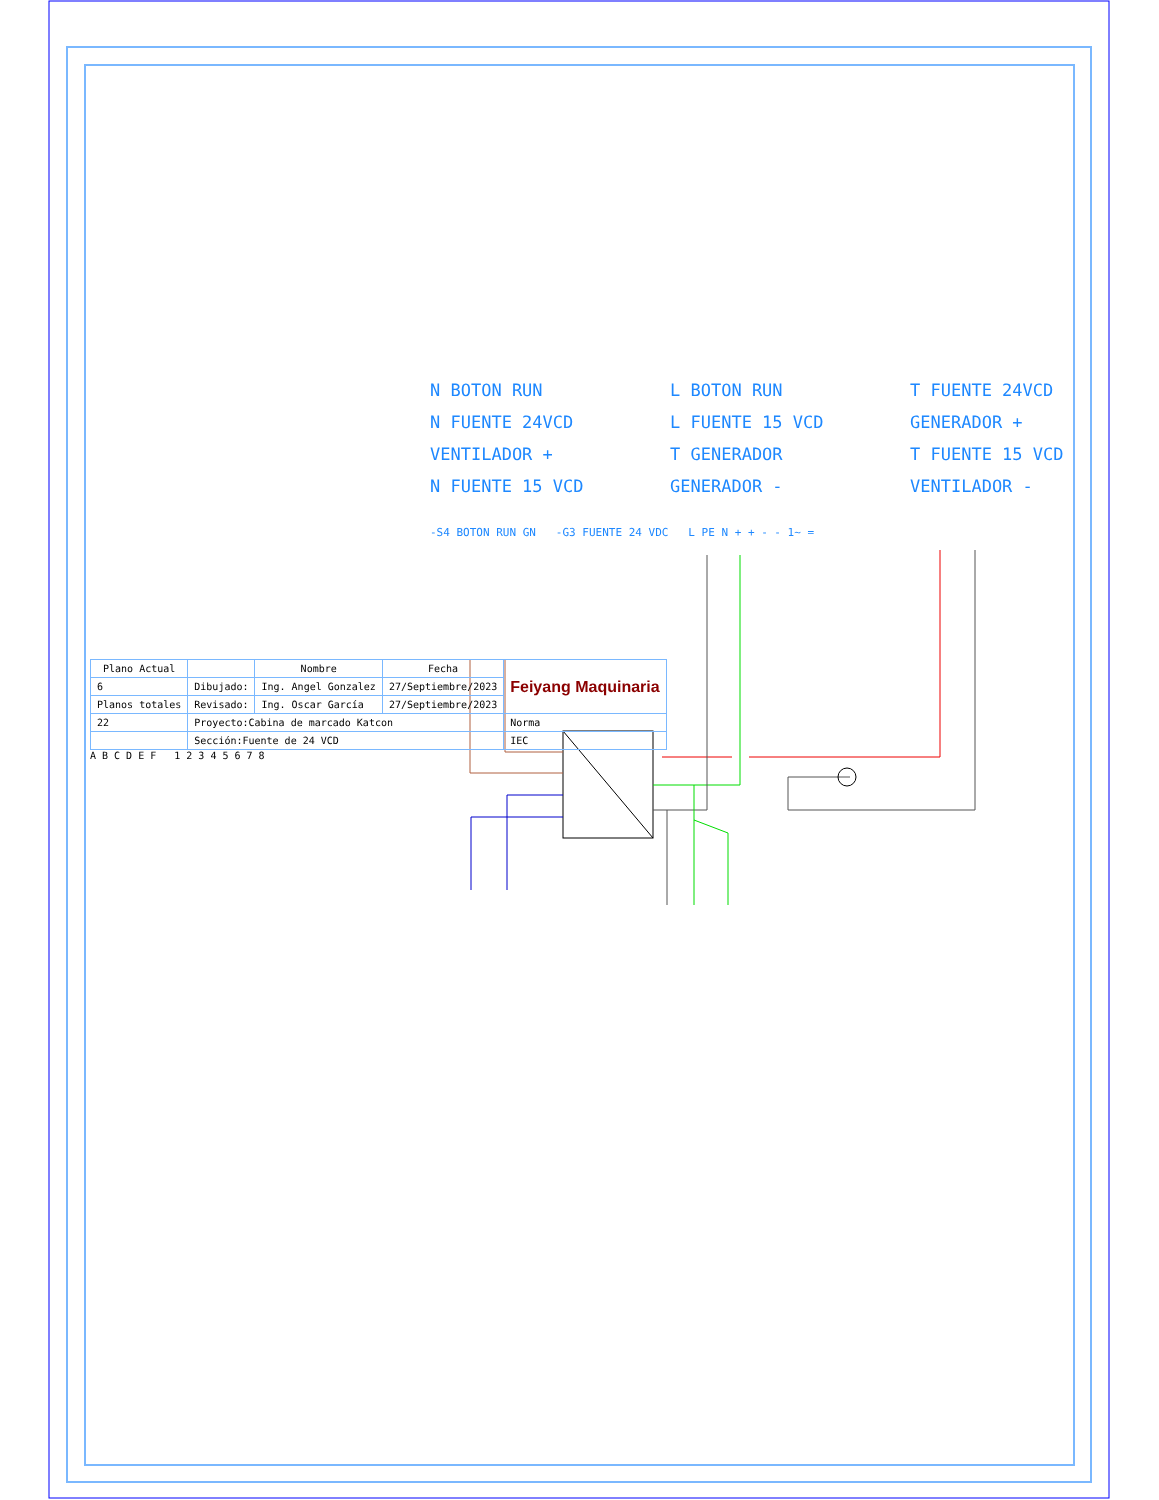N BOTON RUN
L BOTON RUN
T FUENTE 24VCD
N FUENTE 24VCD
L FUENTE 15 VCD
GENERADOR +
VENTILADOR +
T GENERADOR
T FUENTE 15 VCD
N FUENTE 15 VCD
GENERADOR -
VENTILADOR -
-S4 BOTON RUN GN -G3 FUENTE 24 VDC L PE N + + - - 1~ =
| Plano Actual | | Nombre | Fecha | Feiyang Maquinaria |
| 6 | Dibujado: | Ing. Angel Gonzalez | 27/Septiembre/2023 | |
| Planos totales | Revisado: | Ing. Oscar García | 27/Septiembre/2023 | |
| 22 | Proyecto:Cabina de marcado Katcon | | | Norma |
| | Sección:Fuente de 24 VCD | | | IEC |
A B C D E F 1 2 3 4 5 6 7 8